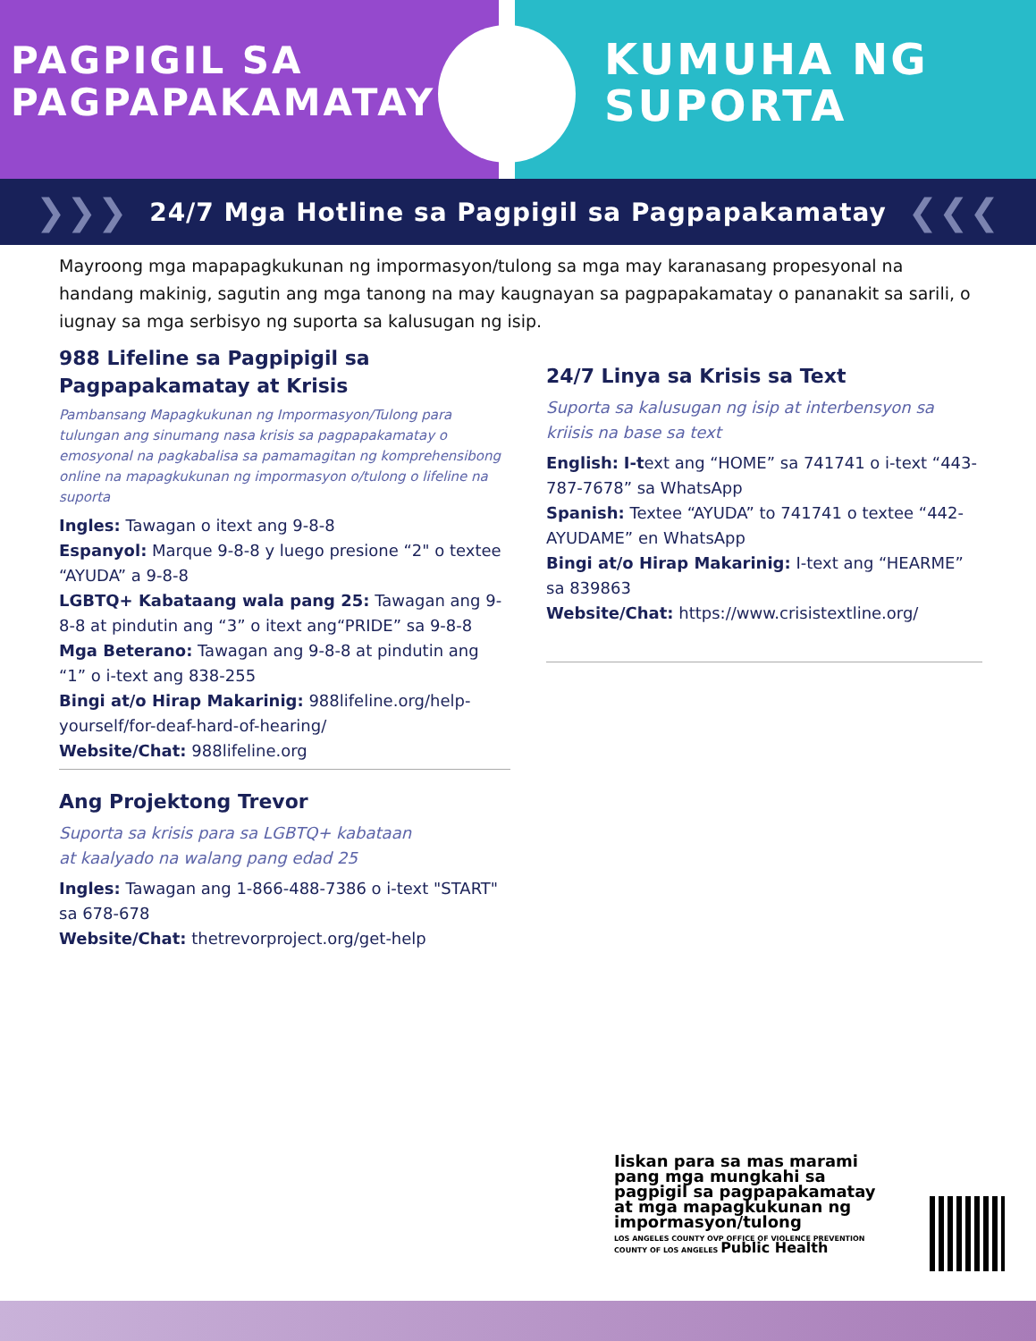PAGPIGIL SA
PAGPAPAKAMATAY
KUMUHA NG
SUPORTA
❯❯❯ 24/7 Mga Hotline sa Pagpigil sa Pagpapakamatay ❮❮❮
Mayroong mga mapapagkukunan ng impormasyon/tulong sa mga may karanasang propesyonal na handang makinig, sagutin ang mga tanong na may kaugnayan sa pagpapakamatay o pananakit sa sarili, o iugnay sa mga serbisyo ng suporta sa kalusugan ng isip.
988 Lifeline sa Pagpipigil sa Pagpapakamatay at Krisis
Pambansang Mapagkukunan ng Impormasyon/Tulong para tulungan ang sinumang nasa krisis sa pagpapakamatay o emosyonal na pagkabalisa sa pamamagitan ng komprehensibong online na mapagkukunan ng impormasyon o/tulong o lifeline na suporta
Ingles: Tawagan o itext ang 9-8-8
Espanyol: Marque 9-8-8 y luego presione “2" o textee “AYUDA” a 9-8-8
LGBTQ+ Kabataang wala pang 25: Tawagan ang 9-8-8 at pindutin ang “3” o itext ang“PRIDE” sa 9-8-8
Mga Beterano: Tawagan ang 9-8-8 at pindutin ang “1” o i-text ang 838-255
Bingi at/o Hirap Makarinig: 988lifeline.org/help-yourself/for-deaf-hard-of-hearing/
Website/Chat: 988lifeline.org
Ang Projektong Trevor
Suporta sa krisis para sa LGBTQ+ kabataan
at kaalyado na walang pang edad 25
Ingles: Tawagan ang 1-866-488-7386 o i-text "START" sa 678-678
Website/Chat: thetrevorproject.org/get-help
24/7 Linya sa Krisis sa Text
Suporta sa kalusugan ng isip at interbensyon sa kriisis na base sa text
English: I-text ang “HOME” sa 741741 o i-text “443-787-7678” sa WhatsApp
Spanish: Textee “AYUDA” to 741741 o textee “442-AYUDAME” en WhatsApp
Bingi at/o Hirap Makarinig: I-text ang “HEARME” sa 839863
Website/Chat: https://www.crisistextline.org/
Iiskan para sa mas marami pang mga mungkahi sa pagpigil sa pagpapakamatay at mga mapagkukunan ng impormasyon/tulong
LOS ANGELES COUNTY OVP OFFICE OF VIOLENCE PREVENTION COUNTY OF LOS ANGELES Public Health